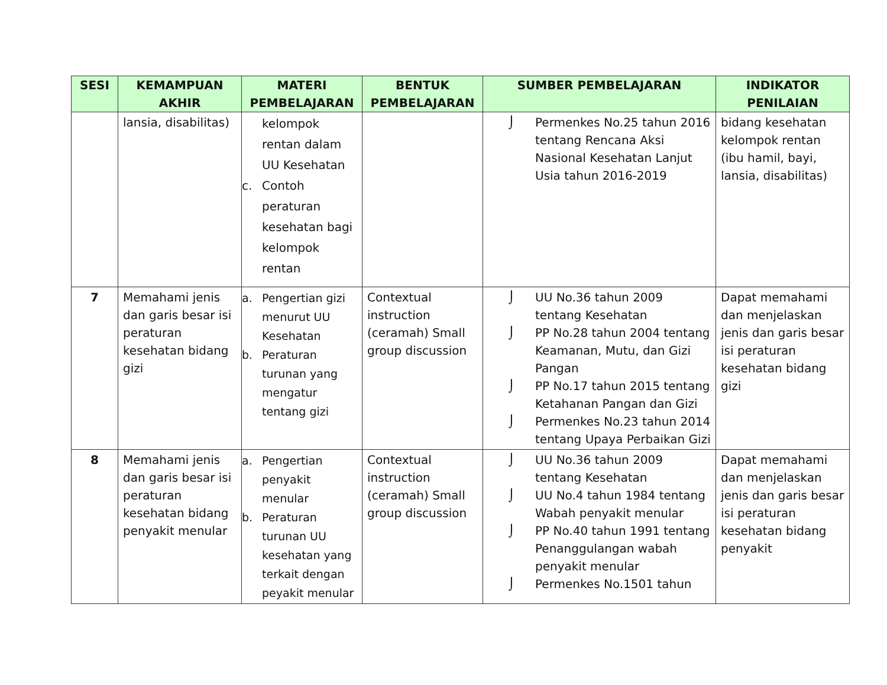| SESI | KEMAMPUAN AKHIR | MATERI PEMBELAJARAN | BENTUK PEMBELAJARAN | SUMBER PEMBELAJARAN | INDIKATOR PENILAIAN |
| --- | --- | --- | --- | --- | --- |
| | lansia, disabilitas) | kelompok rentan dalam UU Kesehatan c. Contoh peraturan kesehatan bagi kelompok rentan | | ⌡ Permenkes No.25 tahun 2016 tentang Rencana Aksi Nasional Kesehatan Lanjut Usia tahun 2016-2019 | bidang kesehatan kelompok rentan (ibu hamil, bayi, lansia, disabilitas) |
| 7 | Memahami jenis dan garis besar isi peraturan kesehatan bidang gizi | a. Pengertian gizi menurut UU Kesehatan b. Peraturan turunan yang mengatur tentang gizi | Contextual instruction (ceramah) Small group discussion | ⌡ UU No.36 tahun 2009 tentang Kesehatan ⌡ PP No.28 tahun 2004 tentang Keamanan, Mutu, dan Gizi Pangan ⌡ PP No.17 tahun 2015 tentang Ketahanan Pangan dan Gizi ⌡ Permenkes No.23 tahun 2014 tentang Upaya Perbaikan Gizi | Dapat memahami dan menjelaskan jenis dan garis besar isi peraturan kesehatan bidang gizi |
| 8 | Memahami jenis dan garis besar isi peraturan kesehatan bidang penyakit menular | a. Pengertian penyakit menular b. Peraturan turunan UU kesehatan yang terkait dengan peyakit menular | Contextual instruction (ceramah) Small group discussion | ⌡ UU No.36 tahun 2009 tentang Kesehatan ⌡ UU No.4 tahun 1984 tentang Wabah penyakit menular ⌡ PP No.40 tahun 1991 tentang Penanggulangan wabah penyakit menular ⌡ Permenkes No.1501 tahun | Dapat memahami dan menjelaskan jenis dan garis besar isi peraturan kesehatan bidang penyakit |